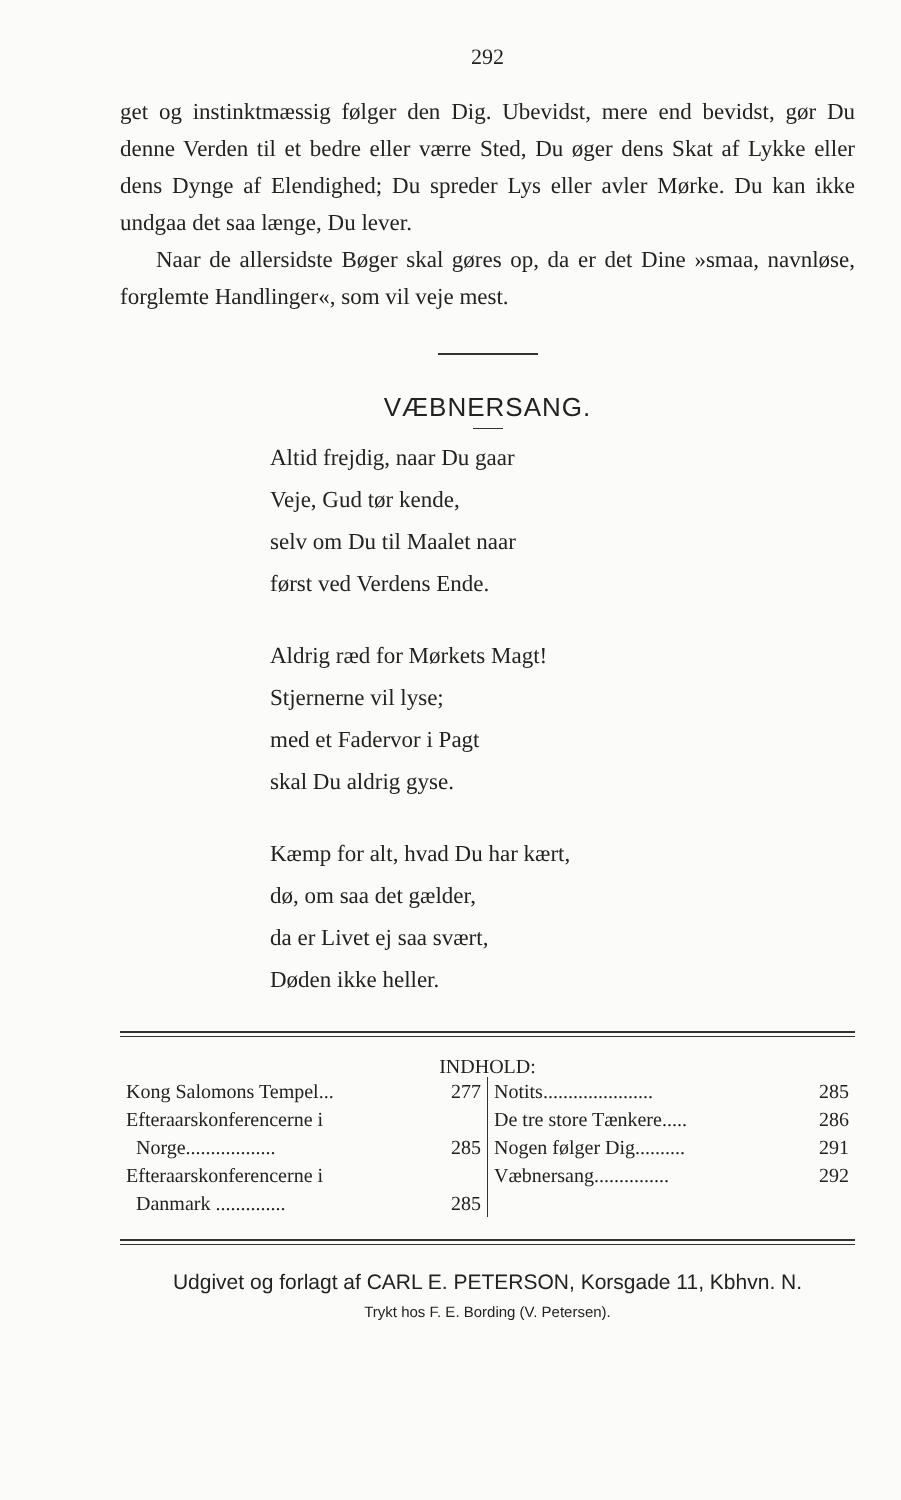292
get og instinktmæssig følger den Dig. Ubevidst, mere end bevidst, gør Du denne Verden til et bedre eller værre Sted, Du øger dens Skat af Lykke eller dens Dynge af Elendighed; Du spreder Lys eller avler Mørke. Du kan ikke undgaa det saa længe, Du lever.
Naar de allersidste Bøger skal gøres op, da er det Dine »smaa, navnløse, forglemte Handlinger«, som vil veje mest.
VÆBNERSANG.
Altid frejdig, naar Du gaar
Veje, Gud tør kende,
selv om Du til Maalet naar
først ved Verdens Ende.
Aldrig ræd for Mørkets Magt!
Stjernerne vil lyse;
med et Fadervor i Pagt
skal Du aldrig gyse.
Kæmp for alt, hvad Du har kært,
dø, om saa det gælder,
da er Livet ej saa svært,
Døden ikke heller.
INDHOLD:
| Kong Salomons Tempel... 277 | Notits...................... 285 |
| Efteraarskonferencerne i | De tre store Tænkere..... 286 |
| Norge.................. 285 | Nogen følger Dig.......... 291 |
| Efteraarskonferencerne i | Væbnersang............... 292 |
| Danmark .............. 285 | |
Udgivet og forlagt af CARL E. PETERSON, Korsgade 11, Kbhvn. N.
Trykt hos F. E. Bording (V. Petersen).